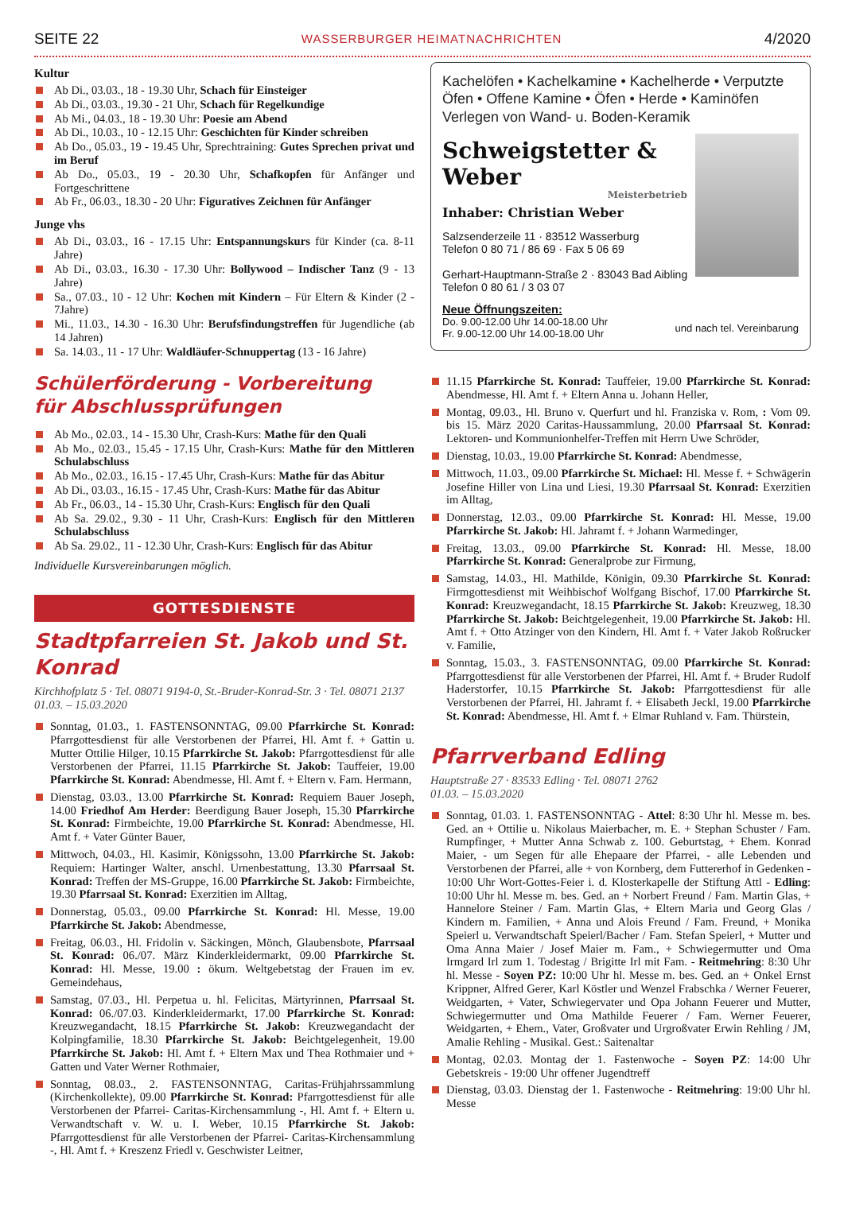SEITE 22 WASSERBURGER HEIMATNACHRICHTEN 4/2020
Kultur
Ab Di., 03.03., 18 - 19.30 Uhr, Schach für Einsteiger
Ab Di., 03.03., 19.30 - 21 Uhr, Schach für Regelkundige
Ab Mi., 04.03., 18 - 19.30 Uhr: Poesie am Abend
Ab Di., 10.03., 10 - 12.15 Uhr: Geschichten für Kinder schreiben
Ab Do., 05.03., 19 - 19.45 Uhr, Sprechtraining: Gutes Sprechen privat und im Beruf
Ab Do., 05.03., 19 - 20.30 Uhr, Schafkopfen für Anfänger und Fortgeschrittene
Ab Fr., 06.03., 18.30 - 20 Uhr: Figuratives Zeichnen für Anfänger
Junge vhs
Ab Di., 03.03., 16 - 17.15 Uhr: Entspannungskurs für Kinder (ca. 8-11 Jahre)
Ab Di., 03.03., 16.30 - 17.30 Uhr: Bollywood – Indischer Tanz (9 - 13 Jahre)
Sa., 07.03., 10 - 12 Uhr: Kochen mit Kindern – Für Eltern & Kinder (2 - 7Jahre)
Mi., 11.03., 14.30 - 16.30 Uhr: Berufsfindungstreffen für Jugendliche (ab 14 Jahren)
Sa. 14.03., 11 - 17 Uhr: Waldläufer-Schnuppertag (13 - 16 Jahre)
Schülerförderung - Vorbereitung
für Abschlussprüfungen
Ab Mo., 02.03., 14 - 15.30 Uhr, Crash-Kurs: Mathe für den Quali
Ab Mo., 02.03., 15.45 - 17.15 Uhr, Crash-Kurs: Mathe für den Mittleren Schulabschluss
Ab Mo., 02.03., 16.15 - 17.45 Uhr, Crash-Kurs: Mathe für das Abitur
Ab Di., 03.03., 16.15 - 17.45 Uhr, Crash-Kurs: Mathe für das Abitur
Ab Fr., 06.03., 14 - 15.30 Uhr, Crash-Kurs: Englisch für den Quali
Ab Sa. 29.02., 9.30 - 11 Uhr, Crash-Kurs: Englisch für den Mittleren Schulabschluss
Ab Sa. 29.02., 11 - 12.30 Uhr, Crash-Kurs: Englisch für das Abitur
Individuelle Kursvereinbarungen möglich.
GOTTESDIENSTE
Stadtpfarreien St. Jakob und St. Konrad
Kirchhofplatz 5 · Tel. 08071 9194-0, St.-Bruder-Konrad-Str. 3 · Tel. 08071 2137
01.03. – 15.03.2020
Sonntag, 01.03., 1. FASTENSONNTAG, 09.00 Pfarrkirche St. Konrad: Pfarrgottesdienst für alle Verstorbenen der Pfarrei, Hl. Amt f. + Gattin u. Mutter Ottilie Hilger, 10.15 Pfarrkirche St. Jakob: Pfarrgottesdienst für alle Verstorbenen der Pfarrei, 11.15 Pfarrkirche St. Jakob: Tauffeier, 19.00 Pfarrkirche St. Konrad: Abendmesse, Hl. Amt f. + Eltern v. Fam. Hermann,
Dienstag, 03.03., 13.00 Pfarrkirche St. Konrad: Requiem Bauer Joseph, 14.00 Friedhof Am Herder: Beerdigung Bauer Joseph, 15.30 Pfarrkirche St. Konrad: Firmbeichte, 19.00 Pfarrkirche St. Konrad: Abendmesse, Hl. Amt f. + Vater Günter Bauer,
Mittwoch, 04.03., Hl. Kasimir, Königssohn, 13.00 Pfarrkirche St. Jakob: Requiem: Hartinger Walter, anschl. Urnenbestattung, 13.30 Pfarrsaal St. Konrad: Treffen der MS-Gruppe, 16.00 Pfarrkirche St. Jakob: Firmbeichte, 19.30 Pfarrsaal St. Konrad: Exerzitien im Alltag,
Donnerstag, 05.03., 09.00 Pfarrkirche St. Konrad: Hl. Messe, 19.00 Pfarrkirche St. Jakob: Abendmesse,
Freitag, 06.03., Hl. Fridolin v. Säckingen, Mönch, Glaubensbote, Pfarrsaal St. Konrad: 06./07. März Kinderkleidermarkt, 09.00 Pfarrkirche St. Konrad: Hl. Messe, 19.00 : ökum. Weltgebetstag der Frauen im ev. Gemeindehaus,
Samstag, 07.03., Hl. Perpetua u. hl. Felicitas, Märtyrinnen, Pfarrsaal St. Konrad: 06./07.03. Kinderkleidermarkt, 17.00 Pfarrkirche St. Konrad: Kreuzwegandacht, 18.15 Pfarrkirche St. Jakob: Kreuzwegandacht der Kolpingfamilie, 18.30 Pfarrkirche St. Jakob: Beichtgelegenheit, 19.00 Pfarrkirche St. Jakob: Hl. Amt f. + Eltern Max und Thea Rothmaier und + Gatten und Vater Werner Rothmaier,
Sonntag, 08.03., 2. FASTENSONNTAG, Caritas-Frühjahrssammlung (Kirchenkollekte), 09.00 Pfarrkirche St. Konrad: Pfarrgottesdienst für alle Verstorbenen der Pfarrei- Caritas-Kirchensammlung -, Hl. Amt f. + Eltern u. Verwandtschaft v. W. u. I. Weber, 10.15 Pfarrkirche St. Jakob: Pfarrgottesdienst für alle Verstorbenen der Pfarrei- Caritas-Kirchensammlung -, Hl. Amt f. + Kreszenz Friedl v. Geschwister Leitner,
Kachelöfen • Kachelkamine • Kachelherde • Verputzte Öfen • Offene Kamine • Öfen • Herde • Kaminöfen Verlegen von Wand- u. Boden-Keramik
Schweigstetter & Weber
Meisterbetrieb
Inhaber: Christian Weber
Salzsenderzeile 11 · 83512 Wasserburg
Telefon 0 80 71 / 86 69 · Fax 5 06 69
Gerhart-Hauptmann-Straße 2 · 83043 Bad Aibling
Telefon 0 80 61 / 3 03 07
Neue Öffnungszeiten:
Do. 9.00-12.00 Uhr 14.00-18.00 Uhr
Fr. 9.00-12.00 Uhr 14.00-18.00 Uhr und nach tel. Vereinbarung
11.15 Pfarrkirche St. Konrad: Tauffeier, 19.00 Pfarrkirche St. Konrad: Abendmesse, Hl. Amt f. + Eltern Anna u. Johann Heller,
Montag, 09.03., Hl. Bruno v. Querfurt und hl. Franziska v. Rom, : Vom 09. bis 15. März 2020 Caritas-Haussammlung, 20.00 Pfarrsaal St. Konrad: Lektoren- und Kommunionhelfer-Treffen mit Herrn Uwe Schröder,
Dienstag, 10.03., 19.00 Pfarrkirche St. Konrad: Abendmesse,
Mittwoch, 11.03., 09.00 Pfarrkirche St. Michael: Hl. Messe f. + Schwägerin Josefine Hiller von Lina und Liesi, 19.30 Pfarrsaal St. Konrad: Exerzitien im Alltag,
Donnerstag, 12.03., 09.00 Pfarrkirche St. Konrad: Hl. Messe, 19.00 Pfarrkirche St. Jakob: Hl. Jahramt f. + Johann Warmedinger,
Freitag, 13.03., 09.00 Pfarrkirche St. Konrad: Hl. Messe, 18.00 Pfarrkirche St. Konrad: Generalprobe zur Firmung,
Samstag, 14.03., Hl. Mathilde, Königin, 09.30 Pfarrkirche St. Konrad: Firmgottesdienst mit Weihbischof Wolfgang Bischof, 17.00 Pfarrkirche St. Konrad: Kreuzwegandacht, 18.15 Pfarrkirche St. Jakob: Kreuzweg, 18.30 Pfarrkirche St. Jakob: Beichtgelegenheit, 19.00 Pfarrkirche St. Jakob: Hl. Amt f. + Otto Atzinger von den Kindern, Hl. Amt f. + Vater Jakob Roßrucker v. Familie,
Sonntag, 15.03., 3. FASTENSONNTAG, 09.00 Pfarrkirche St. Konrad: Pfarrgottesdienst für alle Verstorbenen der Pfarrei, Hl. Amt f. + Bruder Rudolf Haderstorfer, 10.15 Pfarrkirche St. Jakob: Pfarrgottesdienst für alle Verstorbenen der Pfarrei, Hl. Jahramt f. + Elisabeth Jeckl, 19.00 Pfarrkirche St. Konrad: Abendmesse, Hl. Amt f. + Elmar Ruhland v. Fam. Thürstein,
Pfarrverband Edling
Hauptstraße 27 · 83533 Edling · Tel. 08071 2762
01.03. – 15.03.2020
Sonntag, 01.03. 1. FASTENSONNTAG - Attel: 8:30 Uhr hl. Messe m. bes. Ged. an + Ottilie u. Nikolaus Maierbacher, m. E. + Stephan Schuster / Fam. Rumpfinger, + Mutter Anna Schwab z. 100. Geburtstag, + Ehem. Konrad Maier, - um Segen für alle Ehepaare der Pfarrei, - alle Lebenden und Verstorbenen der Pfarrei, alle + von Kornberg, dem Futtererhof in Gedenken - 10:00 Uhr Wort-Gottes-Feier i. d. Klosterkapelle der Stiftung Attl - Edling: 10:00 Uhr hl. Messe m. bes. Ged. an + Norbert Freund / Fam. Martin Glas, + Hannelore Steiner / Fam. Martin Glas, + Eltern Maria und Georg Glas / Kindern m. Familien, + Anna und Alois Freund / Fam. Freund, + Monika Speierl u. Verwandtschaft Speierl/Bacher / Fam. Stefan Speierl, + Mutter und Oma Anna Maier / Josef Maier m. Fam., + Schwiegermutter und Oma Irmgard Irl zum 1. Todestag / Brigitte Irl mit Fam. - Reitmehring: 8:30 Uhr hl. Messe - Soyen PZ: 10:00 Uhr hl. Messe m. bes. Ged. an + Onkel Ernst Krippner, Alfred Gerer, Karl Köstler und Wenzel Frabschka / Werner Feuerer, Weidgarten, + Vater, Schwiegervater und Opa Johann Feuerer und Mutter, Schwiegermutter und Oma Mathilde Feuerer / Fam. Werner Feuerer, Weidgarten, + Ehem., Vater, Großvater und Urgroßvater Erwin Rehling / JM, Amalie Rehling - Musikal. Gest.: Saitenaltar
Montag, 02.03. Montag der 1. Fastenwoche - Soyen PZ: 14:00 Uhr Gebetskreis - 19:00 Uhr offener Jugendtreff
Dienstag, 03.03. Dienstag der 1. Fastenwoche - Reitmehring: 19:00 Uhr hl. Messe